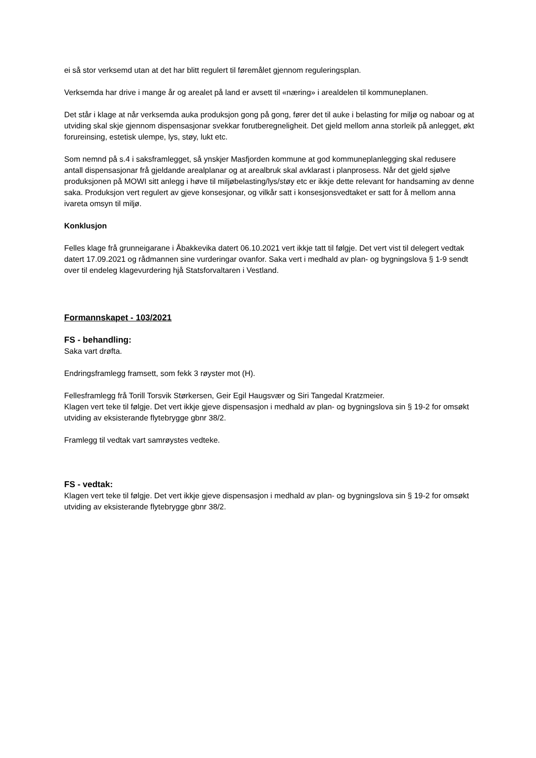ei så stor verksemd utan at det har blitt regulert til føremålet gjennom reguleringsplan.
Verksemda har drive i mange år og arealet på land er avsett til «næring» i arealdelen til kommuneplanen.
Det står i klage at når verksemda auka produksjon gong på gong, fører det til auke i belasting for miljø og naboar og at utviding skal skje gjennom dispensasjonar svekkar forutberegneligheit. Det gjeld mellom anna storleik på anlegget, økt forureinsing, estetisk ulempe, lys, støy, lukt etc.
Som nemnd på s.4 i saksframlegget, så ynskjer Masfjorden kommune at god kommuneplanlegging skal redusere antall dispensasjonar frå gjeldande arealplanar og at arealbruk skal avklarast i planprosess. Når det gjeld sjølve produksjonen på MOWI sitt anlegg i høve til miljøbelasting/lys/støy etc er ikkje dette relevant for handsaming av denne saka. Produksjon vert regulert av gjeve konsesjonar, og vilkår satt i konsesjonsvedtaket er satt for å mellom anna ivareta omsyn til miljø.
Konklusjon
Felles klage frå grunneigarane i Åbakkevika datert 06.10.2021 vert ikkje tatt til følgje. Det vert vist til delegert vedtak datert 17.09.2021 og rådmannen sine vurderingar ovanfor. Saka vert i medhald av plan- og bygningslova § 1-9 sendt over til endeleg klagevurdering hjå Statsforvaltaren i Vestland.
Formannskapet - 103/2021
FS - behandling:
Saka vart drøfta.
Endringsframlegg framsett, som fekk 3 røyster mot (H).
Fellesframlegg frå Torill Torsvik Størkersen, Geir Egil Haugsvær og Siri Tangedal Kratzmeier.
Klagen vert teke til følgje. Det vert ikkje gjeve dispensasjon i medhald av plan- og bygningslova sin § 19-2 for omsøkt utviding av eksisterande flytebrygge gbnr 38/2.
Framlegg til vedtak vart samrøystes vedteke.
FS - vedtak:
Klagen vert teke til følgje. Det vert ikkje gjeve dispensasjon i medhald av plan- og bygningslova sin § 19-2 for omsøkt utviding av eksisterande flytebrygge gbnr 38/2.